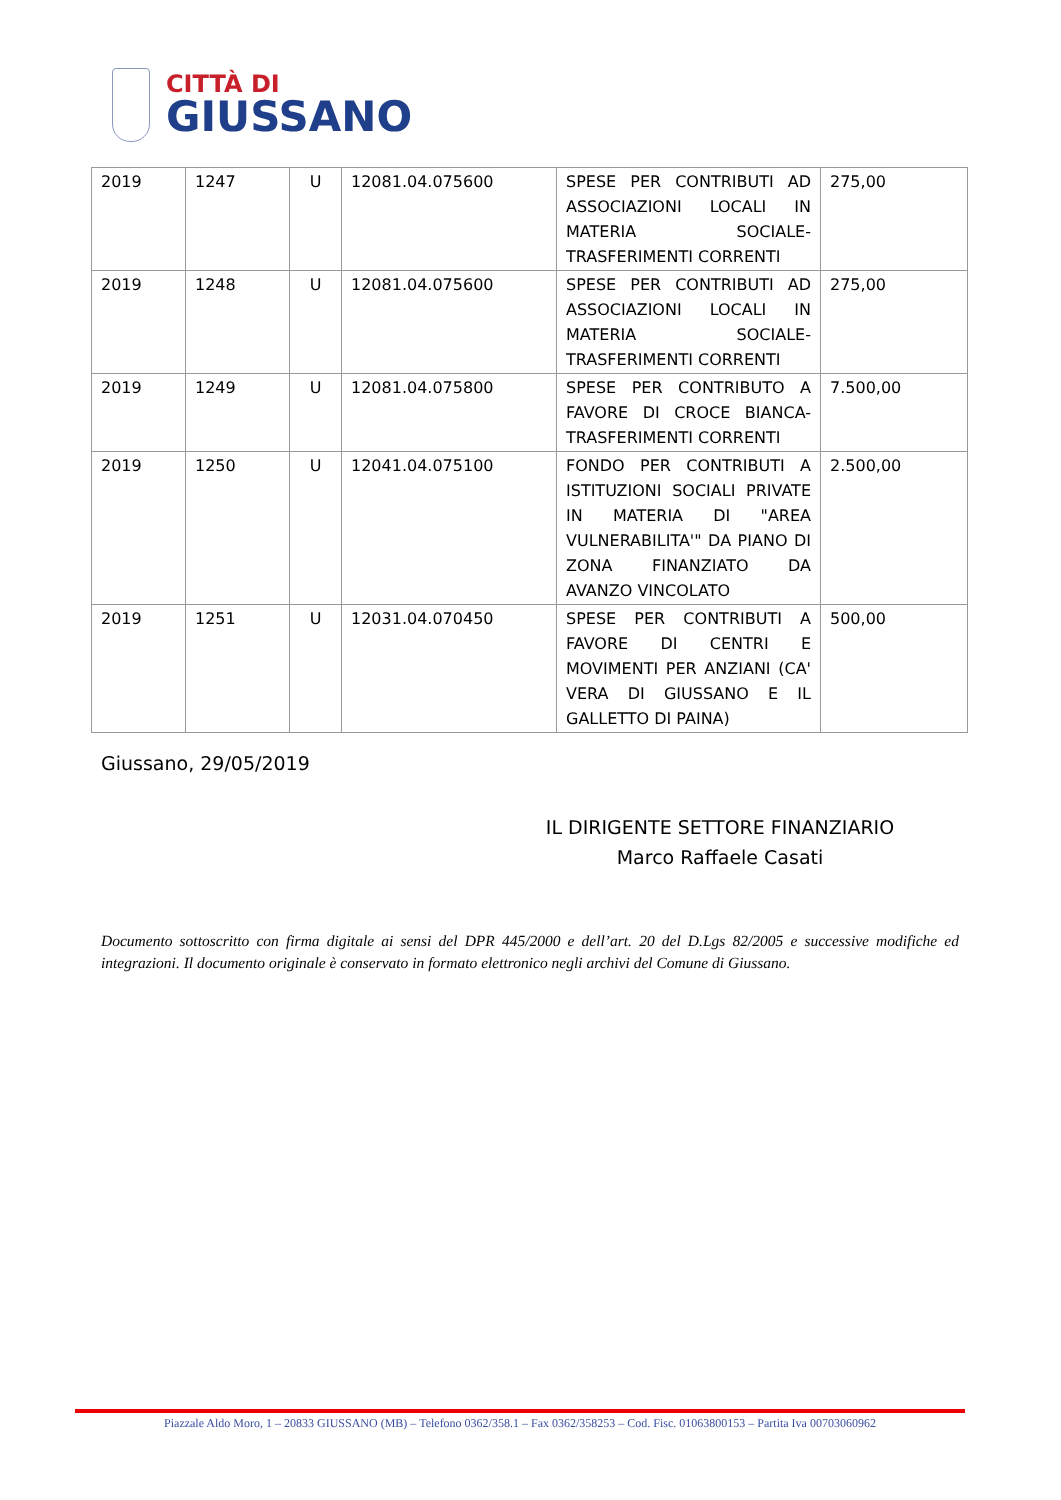CITTÀ DI
GIUSSANO
| 2019 | 1247 | U | 12081.04.075600 | SPESE PER CONTRIBUTI AD ASSOCIAZIONI LOCALI IN MATERIA SOCIALE- TRASFERIMENTI CORRENTI | 275,00 |
| 2019 | 1248 | U | 12081.04.075600 | SPESE PER CONTRIBUTI AD ASSOCIAZIONI LOCALI IN MATERIA SOCIALE- TRASFERIMENTI CORRENTI | 275,00 |
| 2019 | 1249 | U | 12081.04.075800 | SPESE PER CONTRIBUTO A FAVORE DI CROCE BIANCA-TRASFERIMENTI CORRENTI | 7.500,00 |
| 2019 | 1250 | U | 12041.04.075100 | FONDO PER CONTRIBUTI A ISTITUZIONI SOCIALI PRIVATE IN MATERIA DI "AREA VULNERABILITA'" DA PIANO DI ZONA FINANZIATO DA AVANZO VINCOLATO | 2.500,00 |
| 2019 | 1251 | U | 12031.04.070450 | SPESE PER CONTRIBUTI A FAVORE DI CENTRI E MOVIMENTI PER ANZIANI (CA' VERA DI GIUSSANO E IL GALLETTO DI PAINA) | 500,00 |
Giussano, 29/05/2019
IL DIRIGENTE SETTORE FINANZIARIO
Marco Raffaele Casati
Documento sottoscritto con firma digitale ai sensi del DPR 445/2000 e dell’art. 20 del D.Lgs 82/2005 e successive modifiche ed integrazioni. Il documento originale è conservato in formato elettronico negli archivi del Comune di Giussano.
Piazzale Aldo Moro, 1 – 20833 GIUSSANO (MB) – Telefono 0362/358.1 – Fax 0362/358253 – Cod. Fisc. 01063800153 – Partita Iva 00703060962